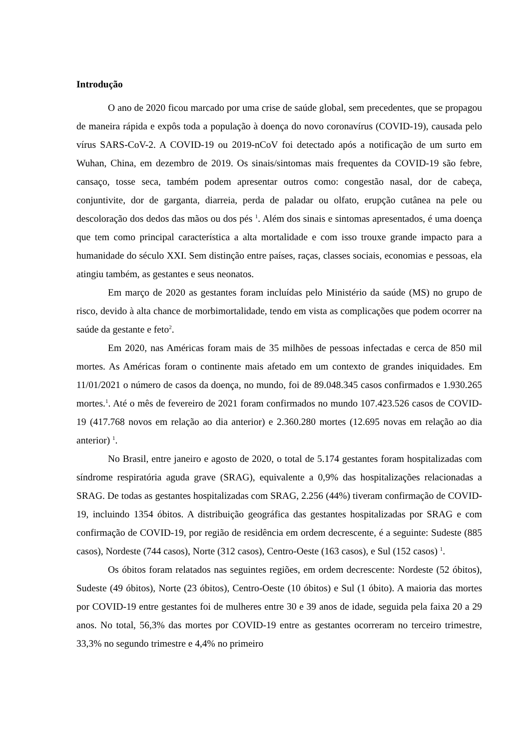Introdução
O ano de 2020 ficou marcado por uma crise de saúde global, sem precedentes, que se propagou de maneira rápida e expôs toda a população à doença do novo coronavírus (COVID-19), causada pelo vírus SARS-CoV-2. A COVID-19 ou 2019-nCoV foi detectado após a notificação de um surto em Wuhan, China, em dezembro de 2019. Os sinais/sintomas mais frequentes da COVID-19 são febre, cansaço, tosse seca, também podem apresentar outros como: congestão nasal, dor de cabeça, conjuntivite, dor de garganta, diarreia, perda de paladar ou olfato, erupção cutânea na pele ou descoloração dos dedos das mãos ou dos pés <sup>1</sup>. Além dos sinais e sintomas apresentados, é uma doença que tem como principal característica a alta mortalidade e com isso trouxe grande impacto para a humanidade do século XXI. Sem distinção entre países, raças, classes sociais, economias e pessoas, ela atingiu também, as gestantes e seus neonatos.
Em março de 2020 as gestantes foram incluídas pelo Ministério da saúde (MS) no grupo de risco, devido à alta chance de morbimortalidade, tendo em vista as complicações que podem ocorrer na saúde da gestante e feto<sup>2</sup>.
Em 2020, nas Américas foram mais de 35 milhões de pessoas infectadas e cerca de 850 mil mortes. As Américas foram o continente mais afetado em um contexto de grandes iniquidades. Em 11/01/2021 o número de casos da doença, no mundo, foi de 89.048.345 casos confirmados e 1.930.265 mortes.<sup>1</sup>. Até o mês de fevereiro de 2021 foram confirmados no mundo 107.423.526 casos de COVID-19 (417.768 novos em relação ao dia anterior) e 2.360.280 mortes (12.695 novas em relação ao dia anterior) <sup>1</sup>.
No Brasil, entre janeiro e agosto de 2020, o total de 5.174 gestantes foram hospitalizadas com síndrome respiratória aguda grave (SRAG), equivalente a 0,9% das hospitalizações relacionadas a SRAG. De todas as gestantes hospitalizadas com SRAG, 2.256 (44%) tiveram confirmação de COVID-19, incluindo 1354 óbitos. A distribuição geográfica das gestantes hospitalizadas por SRAG e com confirmação de COVID-19, por região de residência em ordem decrescente, é a seguinte: Sudeste (885 casos), Nordeste (744 casos), Norte (312 casos), Centro-Oeste (163 casos), e Sul (152 casos) <sup>1</sup>.
Os óbitos foram relatados nas seguintes regiões, em ordem decrescente: Nordeste (52 óbitos), Sudeste (49 óbitos), Norte (23 óbitos), Centro-Oeste (10 óbitos) e Sul (1 óbito). A maioria das mortes por COVID-19 entre gestantes foi de mulheres entre 30 e 39 anos de idade, seguida pela faixa 20 a 29 anos. No total, 56,3% das mortes por COVID-19 entre as gestantes ocorreram no terceiro trimestre, 33,3% no segundo trimestre e 4,4% no primeiro